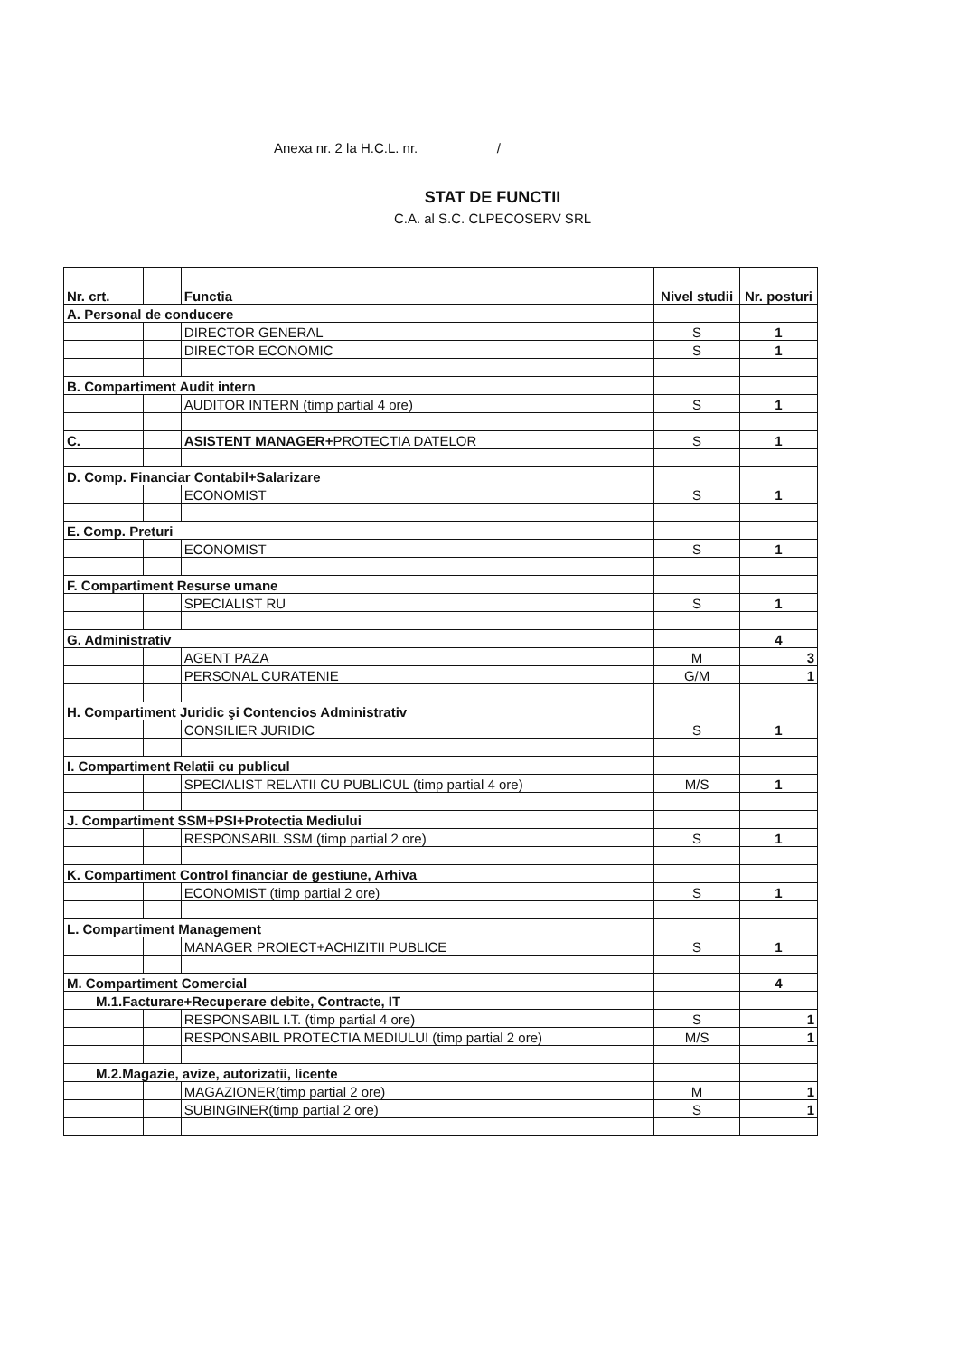Anexa nr. 2 la H.C.L. nr.__________ /________________
STAT DE FUNCTII
C.A. al S.C. CLPECOSERV SRL
| Nr. crt. | | Functia | Nivel studii | Nr. posturi |
| --- | --- | --- | --- | --- |
| A. Personal de conducere | | | | |
| | | DIRECTOR GENERAL | S | 1 |
| | | DIRECTOR ECONOMIC | S | 1 |
| B. Compartiment Audit intern | | | | |
| | | AUDITOR INTERN (timp partial 4 ore) | S | 1 |
| C. | | ASISTENT MANAGER+ PROTECTIA DATELOR | S | 1 |
| D. Comp. Financiar Contabil+Salarizare | | | | |
| | | ECONOMIST | S | 1 |
| E. Comp. Preturi | | | | |
| | | ECONOMIST | S | 1 |
| F. Compartiment Resurse umane | | | | |
| | | SPECIALIST RU | S | 1 |
| G. Administrativ | | | | 4 |
| | | AGENT PAZA | M | 3 |
| | | PERSONAL CURATENIE | G/M | 1 |
| H. Compartiment Juridic şi Contencios Administrativ | | | | |
| | | CONSILIER JURIDIC | S | 1 |
| I. Compartiment Relatii cu publicul | | | | |
| | | SPECIALIST RELATII CU PUBLICUL (timp partial 4 ore) | M/S | 1 |
| J. Compartiment SSM+PSI+Protectia Mediului | | | | |
| | | RESPONSABIL SSM (timp partial 2 ore) | S | 1 |
| K. Compartiment Control financiar de gestiune, Arhiva | | | | |
| | | ECONOMIST (timp partial 2 ore) | S | 1 |
| L. Compartiment Management | | | | |
| | | MANAGER PROIECT+ACHIZITII PUBLICE | S | 1 |
| M. Compartiment Comercial | | | | 4 |
| M.1.Facturare+Recuperare debite, Contracte, IT | | | | |
| | | RESPONSABIL I.T. (timp partial 4 ore) | S | 1 |
| | | RESPONSABIL PROTECTIA MEDIULUI (timp partial 2 ore) | M/S | 1 |
| M.2.Magazie, avize, autorizatii, licente | | | | |
| | | MAGAZIONER(timp partial 2 ore) | M | 1 |
| | | SUBINGINER(timp partial 2 ore) | S | 1 |